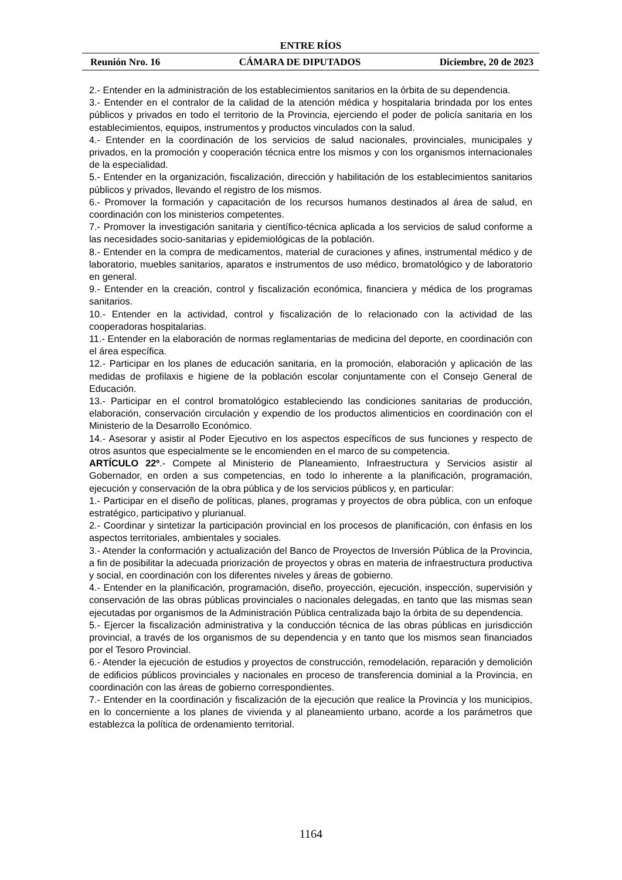ENTRE RÍOS
Reunión Nro. 16 CÁMARA DE DIPUTADOS Diciembre, 20 de 2023
2.- Entender en la administración de los establecimientos sanitarios en la órbita de su dependencia.
3.- Entender en el contralor de la calidad de la atención médica y hospitalaria brindada por los entes públicos y privados en todo el territorio de la Provincia, ejerciendo el poder de policía sanitaria en los establecimientos, equipos, instrumentos y productos vinculados con la salud.
4.- Entender en la coordinación de los servicios de salud nacionales, provinciales, municipales y privados, en la promoción y cooperación técnica entre los mismos y con los organismos internacionales de la especialidad.
5.- Entender en la organización, fiscalización, dirección y habilitación de los establecimientos sanitarios públicos y privados, llevando el registro de los mismos.
6.- Promover la formación y capacitación de los recursos humanos destinados al área de salud, en coordinación con los ministerios competentes.
7.- Promover la investigación sanitaria y científico-técnica aplicada a los servicios de salud conforme a las necesidades socio-sanitarias y epidemiológicas de la población.
8.- Entender en la compra de medicamentos, material de curaciones y afines, instrumental médico y de laboratorio, muebles sanitarios, aparatos e instrumentos de uso médico, bromatológico y de laboratorio en general.
9.- Entender en la creación, control y fiscalización económica, financiera y médica de los programas sanitarios.
10.- Entender en la actividad, control y fiscalización de lo relacionado con la actividad de las cooperadoras hospitalarias.
11.- Entender en la elaboración de normas reglamentarias de medicina del deporte, en coordinación con el área específica.
12.- Participar en los planes de educación sanitaria, en la promoción, elaboración y aplicación de las medidas de profilaxis e higiene de la población escolar conjuntamente con el Consejo General de Educación.
13.- Participar en el control bromatológico estableciendo las condiciones sanitarias de producción, elaboración, conservación circulación y expendio de los productos alimenticios en coordinación con el Ministerio de la Desarrollo Económico.
14.- Asesorar y asistir al Poder Ejecutivo en los aspectos específicos de sus funciones y respecto de otros asuntos que especialmente se le encomienden en el marco de su competencia.
ARTÍCULO 22º.- Compete al Ministerio de Planeamiento, Infraestructura y Servicios asistir al Gobernador, en orden a sus competencias, en todo lo inherente a la planificación, programación, ejecución y conservación de la obra pública y de los servicios públicos y, en particular:
1.- Participar en el diseño de políticas, planes, programas y proyectos de obra pública, con un enfoque estratégico, participativo y plurianual.
2.- Coordinar y sintetizar la participación provincial en los procesos de planificación, con énfasis en los aspectos territoriales, ambientales y sociales.
3.- Atender la conformación y actualización del Banco de Proyectos de Inversión Pública de la Provincia, a fin de posibilitar la adecuada priorización de proyectos y obras en materia de infraestructura productiva y social, en coordinación con los diferentes niveles y áreas de gobierno.
4.- Entender en la planificación, programación, diseño, proyección, ejecución, inspección, supervisión y conservación de las obras públicas provinciales o nacionales delegadas, en tanto que las mismas sean ejecutadas por organismos de la Administración Pública centralizada bajo la órbita de su dependencia.
5.- Ejercer la fiscalización administrativa y la conducción técnica de las obras públicas en jurisdicción provincial, a través de los organismos de su dependencia y en tanto que los mismos sean financiados por el Tesoro Provincial.
6.- Atender la ejecución de estudios y proyectos de construcción, remodelación, reparación y demolición de edificios públicos provinciales y nacionales en proceso de transferencia dominial a la Provincia, en coordinación con las áreas de gobierno correspondientes.
7.- Entender en la coordinación y fiscalización de la ejecución que realice la Provincia y los municipios, en lo concerniente a los planes de vivienda y al planeamiento urbano, acorde a los parámetros que establezca la política de ordenamiento territorial.
1164